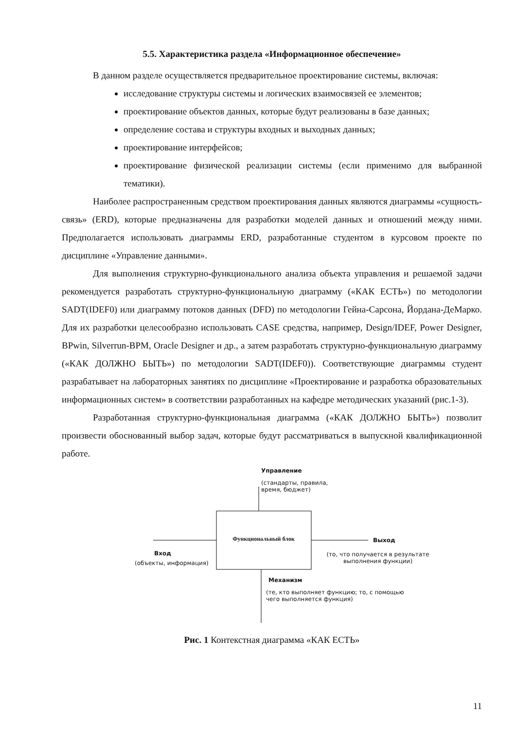5.5. Характеристика раздела «Информационное обеспечение»
В данном разделе осуществляется предварительное проектирование системы, включая:
исследование структуры системы и логических взаимосвязей ее элементов;
проектирование объектов данных, которые будут реализованы в базе данных;
определение состава и структуры входных и выходных данных;
проектирование интерфейсов;
проектирование физической реализации системы (если применимо для выбранной тематики).
Наиболее распространенным средством проектирования данных являются диаграммы «сущность-связь» (ERD), которые предназначены для разработки моделей данных и отношений между ними. Предполагается использовать диаграммы ERD, разработанные студентом в курсовом проекте по дисциплине «Управление данными».
Для выполнения структурно-функционального анализа объекта управления и решаемой задачи рекомендуется разработать структурно-функциональную диаграмму («КАК ЕСТЬ») по методологии SADT(IDEF0) или диаграмму потоков данных (DFD) по методологии Гейна-Сарсона, Йордана-ДеМарко. Для их разработки целесообразно использовать CASE средства, например, Design/IDEF, Power Designer, BPwin, Silverrun-BPM, Oracle Designer и др., а затем разработать структурно-функциональную диаграмму («КАК ДОЛЖНО БЫТЬ») по методологии SADT(IDEF0)). Соответствующие диаграммы студент разрабатывает на лабораторных занятиях по дисциплине «Проектирование и разработка образовательных информационных систем» в соответствии разработанных на кафедре методических указаний (рис.1-3).
Разработанная структурно-функциональная диаграмма («КАК ДОЛЖНО БЫТЬ») позволит произвести обоснованный выбор задач, которые будут рассматриваться в выпускной квалификационной работе.
Управление
(стандарты, правила, время, бюджет)
Функциональный блок
Вход
(объекты, информация)
Выход
(то, что получается в результате выполнения функции)
Механизм
(те, кто выполняет функцию; то, с помощью чего выполняется функция)
Рис. 1 Контекстная диаграмма «КАК ЕСТЬ»
11